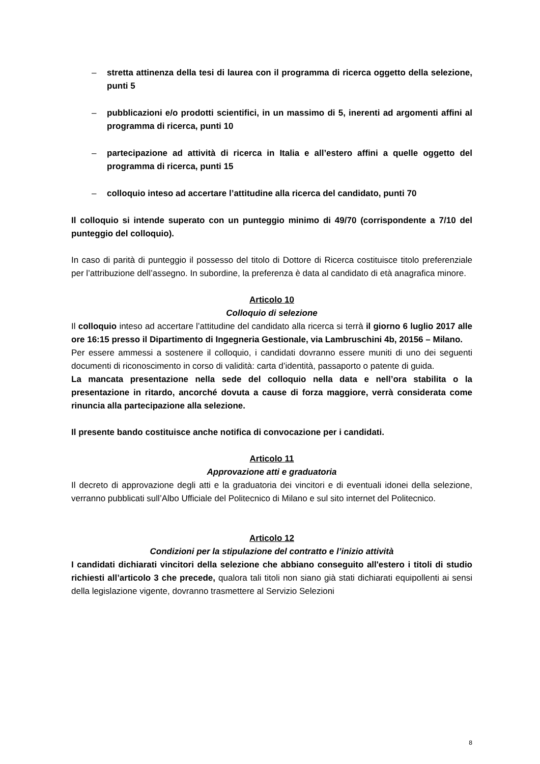– stretta attinenza della tesi di laurea con il programma di ricerca oggetto della selezione, punti 5
– pubblicazioni e/o prodotti scientifici, in un massimo di 5, inerenti ad argomenti affini al programma di ricerca, punti 10
– partecipazione ad attività di ricerca in Italia e all’estero affini a quelle oggetto del programma di ricerca, punti 15
– colloquio inteso ad accertare l’attitudine alla ricerca del candidato, punti 70
Il colloquio si intende superato con un punteggio minimo di 49/70 (corrispondente a 7/10 del punteggio del colloquio).
In caso di parità di punteggio il possesso del titolo di Dottore di Ricerca costituisce titolo preferenziale per l’attribuzione dell’assegno. In subordine, la preferenza è data al candidato di età anagrafica minore.
Articolo 10
Colloquio di selezione
Il colloquio inteso ad accertare l’attitudine del candidato alla ricerca si terrà il giorno 6 luglio 2017 alle ore 16:15 presso il Dipartimento di Ingegneria Gestionale, via Lambruschini 4b, 20156 – Milano.
Per essere ammessi a sostenere il colloquio, i candidati dovranno essere muniti di uno dei seguenti documenti di riconoscimento in corso di validità: carta d’identità, passaporto o patente di guida.
La mancata presentazione nella sede del colloquio nella data e nell’ora stabilita o la presentazione in ritardo, ancorché dovuta a cause di forza maggiore, verrà considerata come rinuncia alla partecipazione alla selezione.
Il presente bando costituisce anche notifica di convocazione per i candidati.
Articolo 11
Approvazione atti e graduatoria
Il decreto di approvazione degli atti e la graduatoria dei vincitori e di eventuali idonei della selezione, verranno pubblicati sull’Albo Ufficiale del Politecnico di Milano e sul sito internet del Politecnico.
Articolo 12
Condizioni per la stipulazione del contratto e l’inizio attività
I candidati dichiarati vincitori della selezione che abbiano conseguito all'estero i titoli di studio richiesti all’articolo 3 che precede, qualora tali titoli non siano già stati dichiarati equipollenti ai sensi della legislazione vigente, dovranno trasmettere al Servizio Selezioni
8